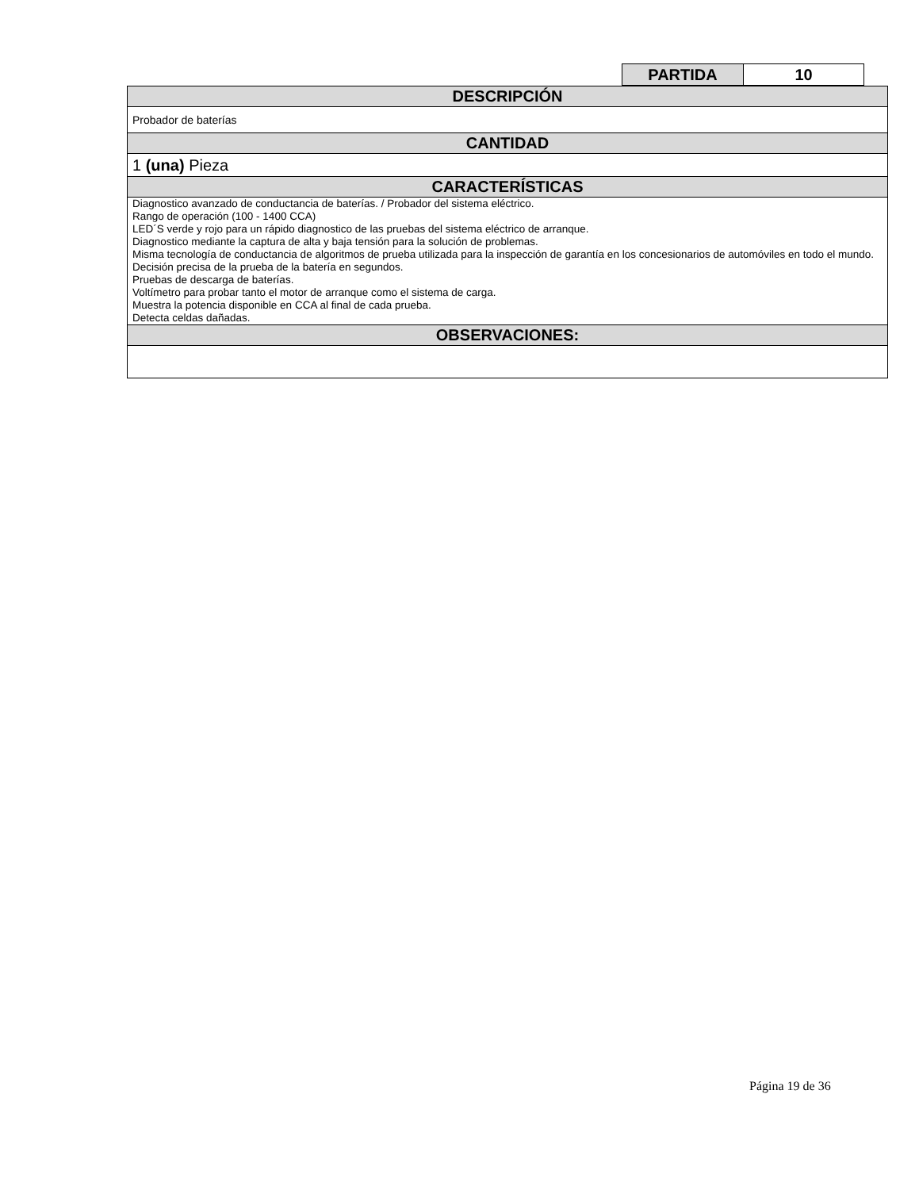| PARTIDA | 10 |
| DESCRIPCIÓN |
| --- |
| Probador de baterías |
| CANTIDAD |
| 1 (una) Pieza |
| CARACTERÍSTICAS |
| Diagnostico avanzado de conductancia de baterías. / Probador del sistema eléctrico. Rango de operación (100 - 1400 CCA) LED´S verde y rojo para un rápido diagnostico de las pruebas del sistema eléctrico de arranque. Diagnostico mediante la captura de alta y baja tensión para la solución de problemas. Misma tecnología de conductancia de algoritmos de prueba utilizada para la inspección de garantía en los concesionarios de automóviles en todo el mundo. Decisión precisa de la prueba de la batería en segundos. Pruebas de descarga de baterías. Voltímetro para probar tanto el motor de arranque como el sistema de carga. Muestra la potencia disponible en CCA al final de cada prueba. Detecta celdas dañadas. |
| OBSERVACIONES: |
Página 19 de 36